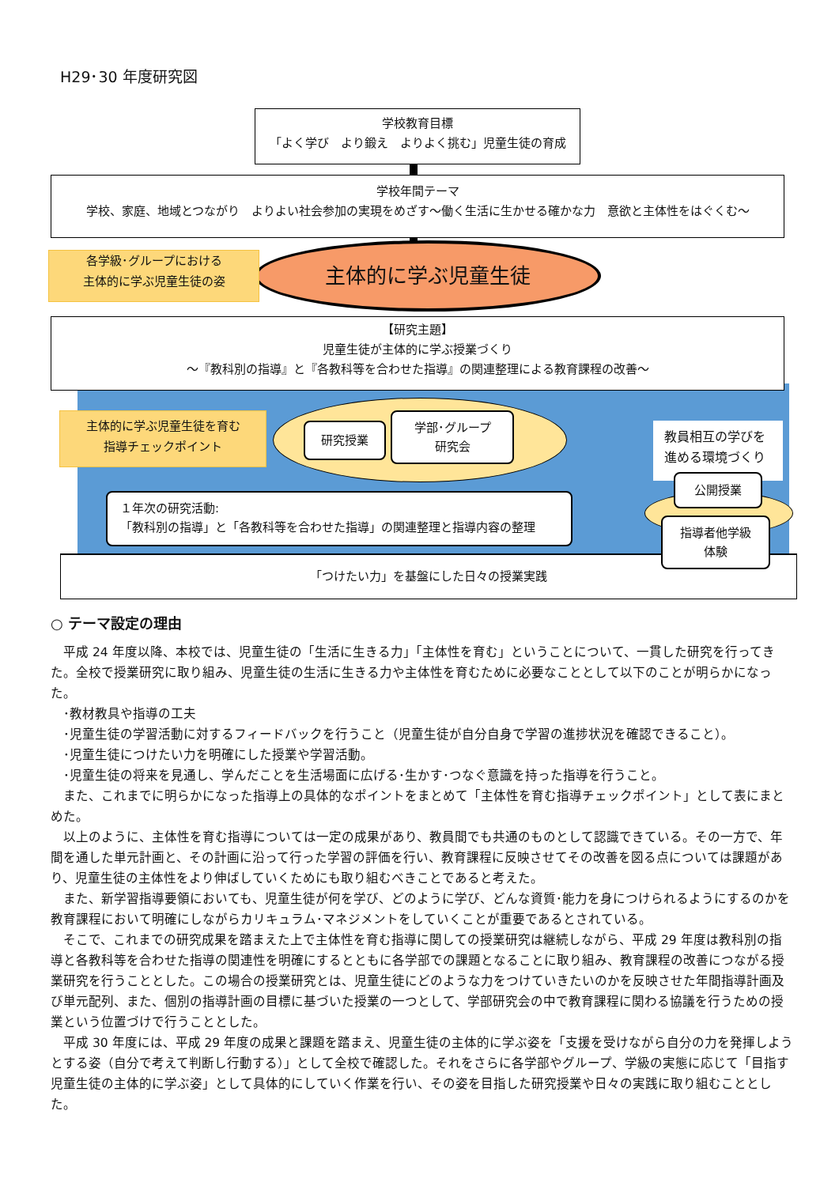H29･30 年度研究図
学校教育目標
「よく学び　より鍛え　よりよく挑む」児童生徒の育成
学校年間テーマ
学校、家庭、地域とつながり　よりよい社会参加の実現をめざす～働く生活に生かせる確かな力　意欲と主体性をはぐくむ～
主体的に学ぶ児童生徒
各学級･グループにおける
主体的に学ぶ児童生徒の姿
【研究主題】
児童生徒が主体的に学ぶ授業づくり
～『教科別の指導』と『各教科等を合わせた指導』の関連整理による教育課程の改善～
主体的に学ぶ児童生徒を育む
指導チェックポイント
研究授業
学部･グループ
研究会
教員相互の学びを
進める環境づくり
公開授業
１年次の研究活動:
「教科別の指導」と「各教科等を合わせた指導」の関連整理と指導内容の整理
「つけたい力」を基盤にした日々の授業実践
指導者他学級
体験
○ テーマ設定の理由
　平成 24 年度以降、本校では、児童生徒の「生活に生きる力」「主体性を育む」ということについて、一貫した研究を行ってきた。全校で授業研究に取り組み、児童生徒の生活に生きる力や主体性を育むために必要なこととして以下のことが明らかになった。
　･教材教具や指導の工夫
　･児童生徒の学習活動に対するフィードバックを行うこと（児童生徒が自分自身で学習の進捗状況を確認できること）。
　･児童生徒につけたい力を明確にした授業や学習活動。
　･児童生徒の将来を見通し、学んだことを生活場面に広げる･生かす･つなぐ意識を持った指導を行うこと。
　また、これまでに明らかになった指導上の具体的なポイントをまとめて「主体性を育む指導チェックポイント」として表にまとめた。
　以上のように、主体性を育む指導については一定の成果があり、教員間でも共通のものとして認識できている。その一方で、年間を通した単元計画と、その計画に沿って行った学習の評価を行い、教育課程に反映させてその改善を図る点については課題があり、児童生徒の主体性をより伸ばしていくためにも取り組むべきことであると考えた。
　また、新学習指導要領においても、児童生徒が何を学び、どのように学び、どんな資質･能力を身につけられるようにするのかを教育課程において明確にしながらカリキュラム･マネジメントをしていくことが重要であるとされている。
　そこで、これまでの研究成果を踏まえた上で主体性を育む指導に関しての授業研究は継続しながら、平成 29 年度は教科別の指導と各教科等を合わせた指導の関連性を明確にするとともに各学部での課題となることに取り組み、教育課程の改善につながる授業研究を行うこととした。この場合の授業研究とは、児童生徒にどのような力をつけていきたいのかを反映させた年間指導計画及び単元配列、また、個別の指導計画の目標に基づいた授業の一つとして、学部研究会の中で教育課程に関わる協議を行うための授業という位置づけで行うこととした。
　平成 30 年度には、平成 29 年度の成果と課題を踏まえ、児童生徒の主体的に学ぶ姿を「支援を受けながら自分の力を発揮しようとする姿（自分で考えて判断し行動する）」として全校で確認した。それをさらに各学部やグループ、学級の実態に応じて「目指す児童生徒の主体的に学ぶ姿」として具体的にしていく作業を行い、その姿を目指した研究授業や日々の実践に取り組むこととした。